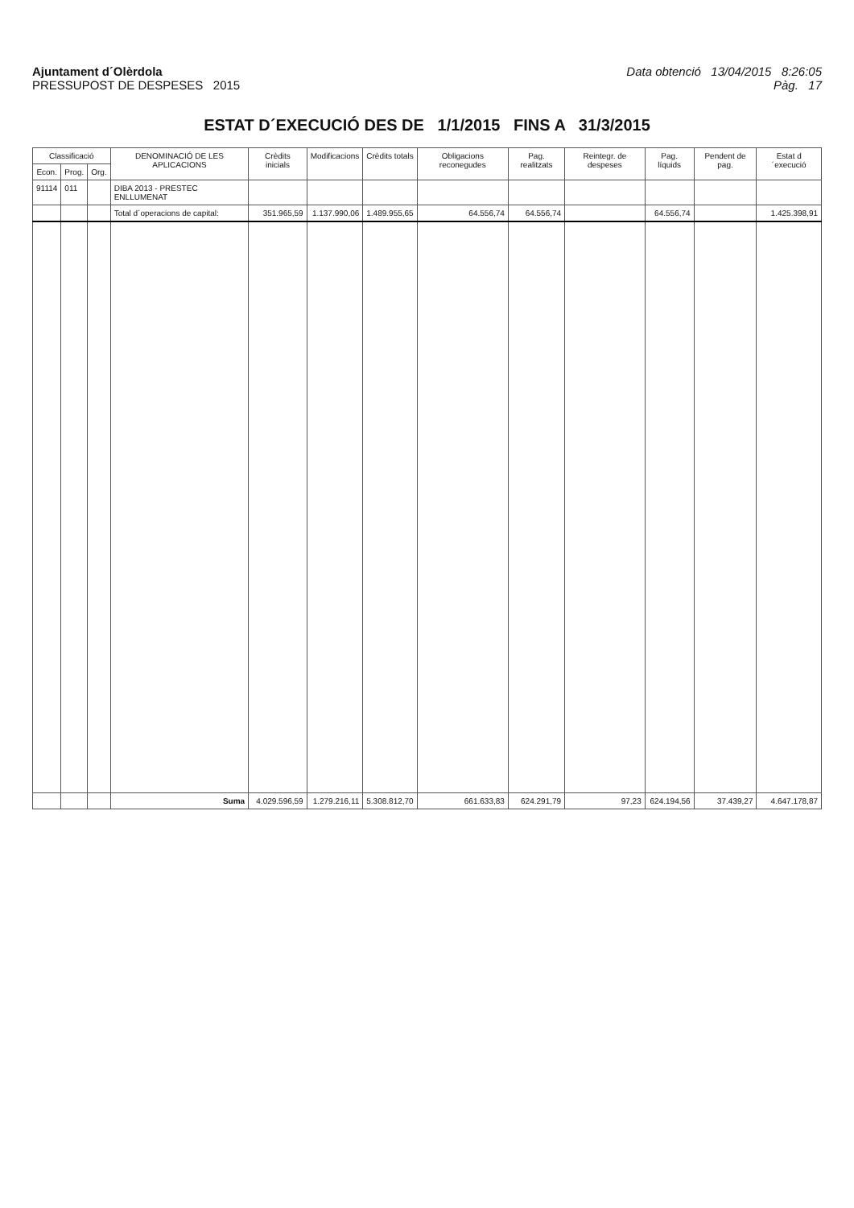Ajuntament d´Olèrdola
PRESSUPOST DE DESPESES 2015
Data obtenció 13/04/2015 8:26:05
Pàg. 17
ESTAT D´EXECUCIÓ DES DE 1/1/2015 FINS A 31/3/2015
| Classificació | | | DENOMINACIÓ DE LES APLICACIONS | Crèdits inicials | Modificacions | Crèdits totals | Obligacions reconegudes | Pag. realitzats | Reintegr. de despeses | Pag. líquids | Pendent de pag. | Estat d´execució |
| --- | --- | --- | --- | --- | --- | --- | --- | --- | --- | --- | --- | --- |
| Econ. | Prog. | Org. | | | | | | | | | | |
| 91114 | 011 | | DIBA 2013 - PRESTEC ENLLUMENAT | | | | | | | | | |
| | | | Total d´operacions de capital: | 351.965,59 | 1.137.990,06 | 1.489.955,65 | 64.556,74 | 64.556,74 | | 64.556,74 | | 1.425.398,91 |
| | | | Suma | 4.029.596,59 | 1.279.216,11 | 5.308.812,70 | 661.633,83 | 624.291,79 | 97,23 | 624.194,56 | 37.439,27 | 4.647.178,87 |